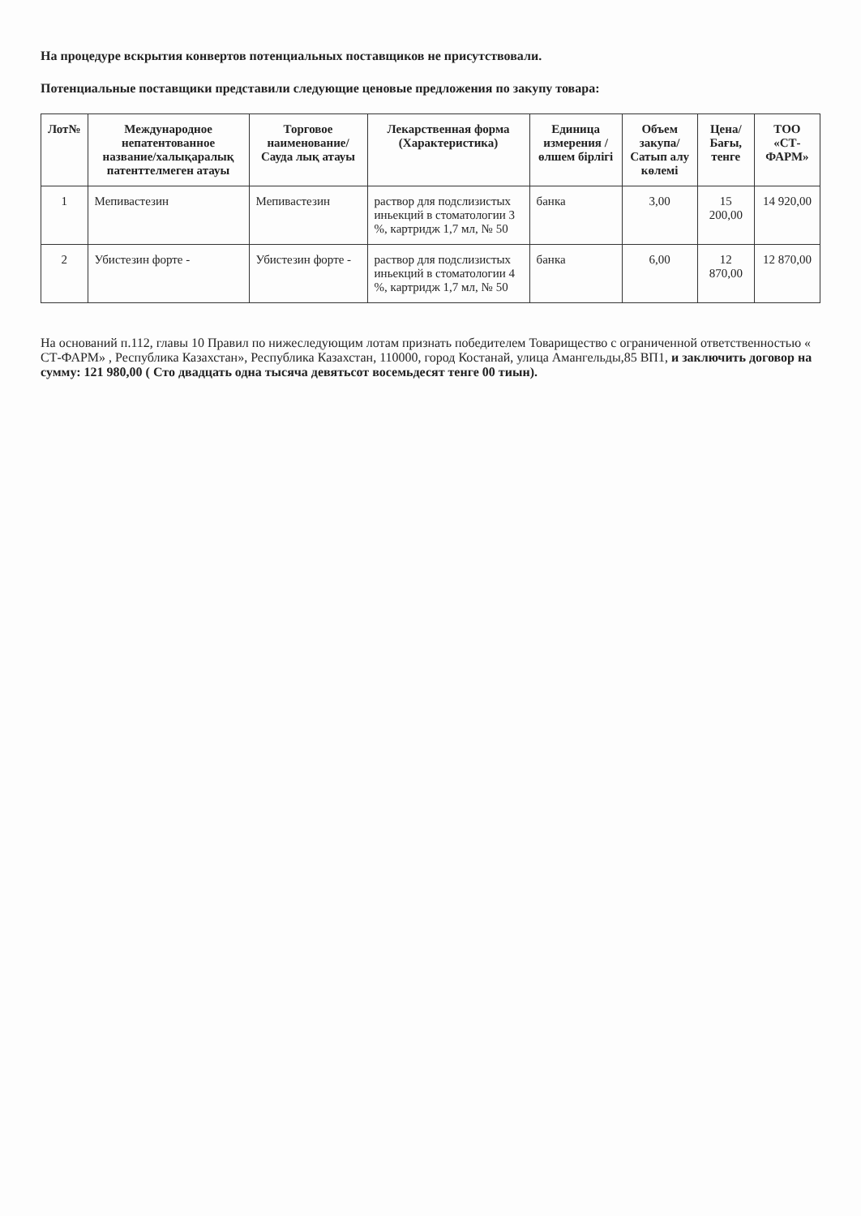На процедуре вскрытия конвертов потенциальных поставщиков не присутствовали.
Потенциальные поставщики представили следующие ценовые предложения по закупу товара:
| Лот№ | Международное непатентованное название/халықаралық патенттелмеген атауы | Торговое наименование/Сауда лық атауы | Лекарственная форма (Характеристика) | Единица измерения /өлшем бірлігі | Объем закупа/Сатып алу көлемі | Цена/Бағы, тенге | ТОО «СТ-ФАРМ» |
| --- | --- | --- | --- | --- | --- | --- | --- |
| 1 | Мепивастезин | Мепивастезин | раствор для подслизистых иньекций в стоматологии 3 %, картридж 1,7 мл, № 50 | банка | 3,00 | 15 200,00 | 14 920,00 |
| 2 | Убистезин форте - | Убистезин форте - | раствор для подслизистых иньекций в стоматологии 4 %, картридж 1,7 мл, № 50 | банка | 6,00 | 12 870,00 | 12 870,00 |
На оснований п.112, главы 10 Правил по нижеследующим лотам признать победителем Товарищество с ограниченной ответственностью « СТ-ФАРМ» , Республика Казахстан», Республика Казахстан, 110000, город Костанай, улица Амангельды,85 ВП1, и заключить договор на сумму: 121 980,00 ( Сто двадцать одна тысяча девятьсот восемьдесят тенге 00 тиын).